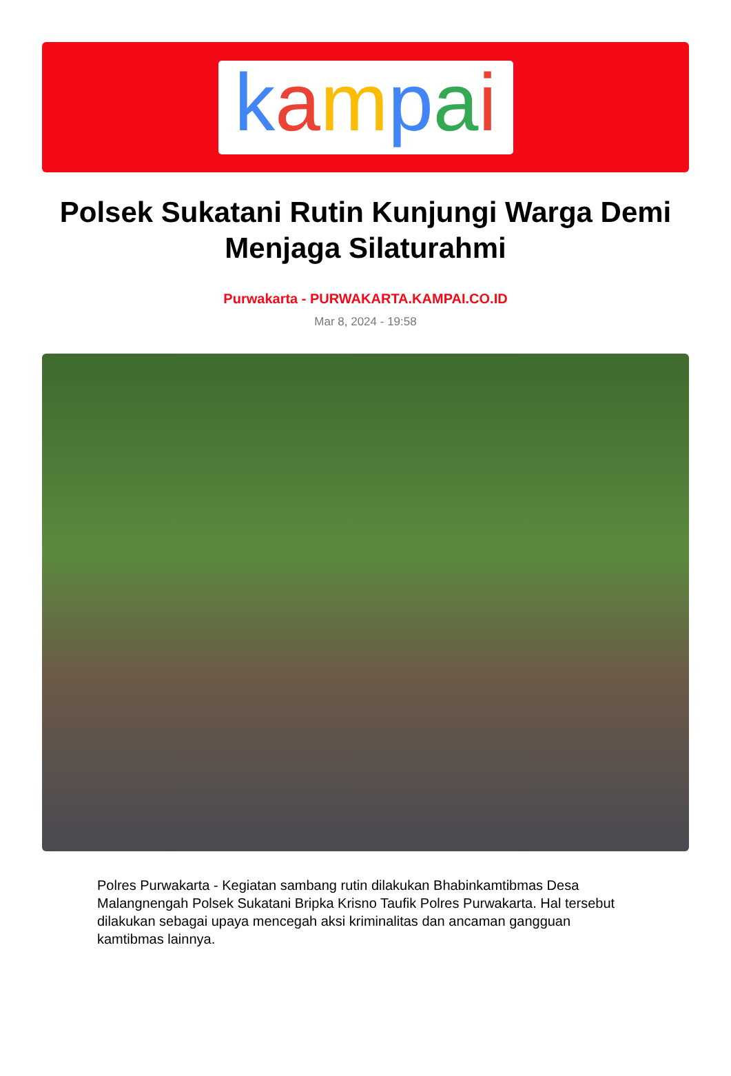kampai
Polsek Sukatani Rutin Kunjungi Warga Demi Menjaga Silaturahmi
Purwakarta - PURWAKARTA.KAMPAI.CO.ID
Mar 8, 2024 - 19:58
Polres Purwakarta - Kegiatan sambang rutin dilakukan Bhabinkamtibmas Desa Malangnengah Polsek Sukatani Bripka Krisno Taufik Polres Purwakarta. Hal tersebut dilakukan sebagai upaya mencegah aksi kriminalitas dan ancaman gangguan kamtibmas lainnya.